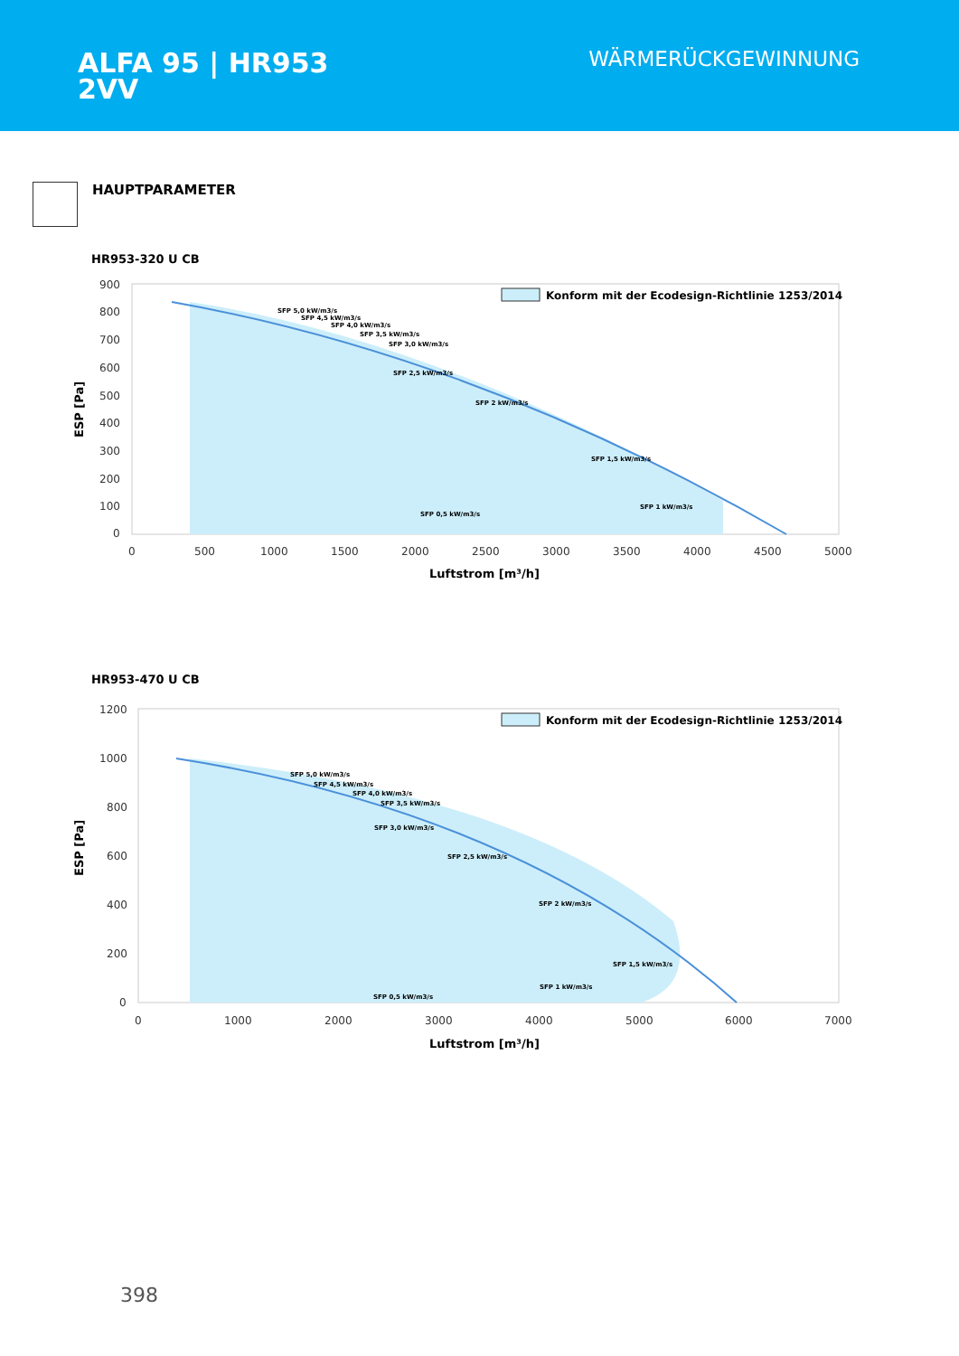ALFA 95 | HR953
2VV
WÄRMERÜCKGEWINNUNG
HAUPTPARAMETER
HR953-320 U CB
900
800
700
600
500
400
300
200
100
0
0
500
1000
1500
2000
2500
3000
3500
4000
4500
5000
Luftstrom [m³/h]
ESP [Pa]
Konform mit der Ecodesign-Richtlinie 1253/2014
SFP 5,0 kW/m3/s
SFP 4,5 kW/m3/s
SFP 4,0 kW/m3/s
SFP 3,5 kW/m3/s
SFP 3,0 kW/m3/s
SFP 2,5 kW/m3/s
SFP 2 kW/m3/s
SFP 1,5 kW/m3/s
SFP 1 kW/m3/s
SFP 0,5 kW/m3/s
HR953-470 U CB
1200
1000
800
600
400
200
0
0
1000
2000
3000
4000
5000
6000
7000
Luftstrom [m³/h]
ESP [Pa]
Konform mit der Ecodesign-Richtlinie 1253/2014
SFP 5,0 kW/m3/s
SFP 4,5 kW/m3/s
SFP 4,0 kW/m3/s
SFP 3,5 kW/m3/s
SFP 3,0 kW/m3/s
SFP 2,5 kW/m3/s
SFP 2 kW/m3/s
SFP 1,5 kW/m3/s
SFP 1 kW/m3/s
SFP 0,5 kW/m3/s
398